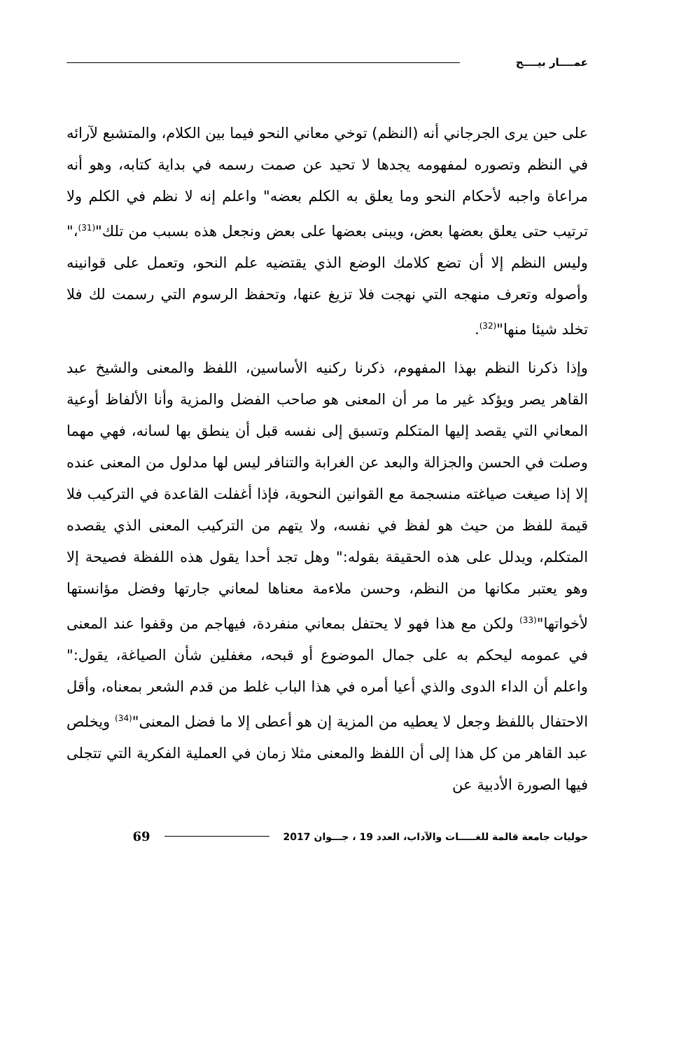عمــــار بيــــح
على حين يرى الجرجاني أنه (النظم) توخي معاني النحو فيما بين الكلام، والمتشبع لآرائه في النظم وتصوره لمفهومه يجدها لا تحيد عن صمت رسمه في بداية كتابه، وهو أنه مراعاة واجبه لأحكام النحو وما يعلق به الكلم بعضه" واعلم إنه لا نظم في الكلم ولا ترتيب حتى يعلق بعضها بعض، ويبنى بعضها على بعض ونجعل هذه بسبب من تلك"<sup>(31)</sup>،" وليس النظم إلا أن تضع كلامك الوضع الذي يقتضيه علم النحو، وتعمل على قوانينه وأصوله وتعرف منهجه التي نهجت فلا تزيغ عنها، وتحفظ الرسوم التي رسمت لك فلا تخلد شيئا منها"<sup>(32)</sup>.
وإذا ذكرنا النظم بهذا المفهوم، ذكرنا ركنيه الأساسين، اللفظ والمعنى والشيخ عبد القاهر يصر ويؤكد غير ما مر أن المعنى هو صاحب الفضل والمزية وأنا الألفاظ أوعية المعاني التي يقصد إليها المتكلم وتسبق إلى نفسه قبل أن ينطق بها لسانه، فهي مهما وصلت في الحسن والجزالة والبعد عن الغرابة والتنافر ليس لها مدلول من المعنى عنده إلا إذا صيغت صياغته منسجمة مع القوانين النحوية، فإذا أغفلت القاعدة في التركيب فلا قيمة للفظ من حيث هو لفظ في نفسه، ولا يتهم من التركيب المعنى الذي يقصده المتكلم، ويدلل على هذه الحقيقة بقوله:" وهل تجد أحدا يقول هذه اللفظة فصيحة إلا وهو يعتبر مكانها من النظم، وحسن ملاءمة معناها لمعاني جارتها وفضل مؤانستها لأخواتها"<sup>(33)</sup> ولكن مع هذا فهو لا يحتفل بمعاني منفردة، فيهاجم من وقفوا عند المعنى في عمومه ليحكم به على جمال الموضوع أو قبحه، مغفلين شأن الصياغة، يقول:" واعلم أن الداء الدوى والذي أعيا أمره في هذا الباب غلط من قدم الشعر بمعناه، وأقل الاحتفال باللفظ وجعل لا يعطيه من المزية إن هو أعطى إلا ما فضل المعنى"<sup>(34)</sup> ويخلص عبد القاهر من كل هذا إلى أن اللفظ والمعنى مثلا زمان في العملية الفكرية التي تتجلى فيها الصورة الأدبية عن
حوليات جامعة قالمة للغـــــات والآداب، العدد 19 ، جـــوان 2017 69